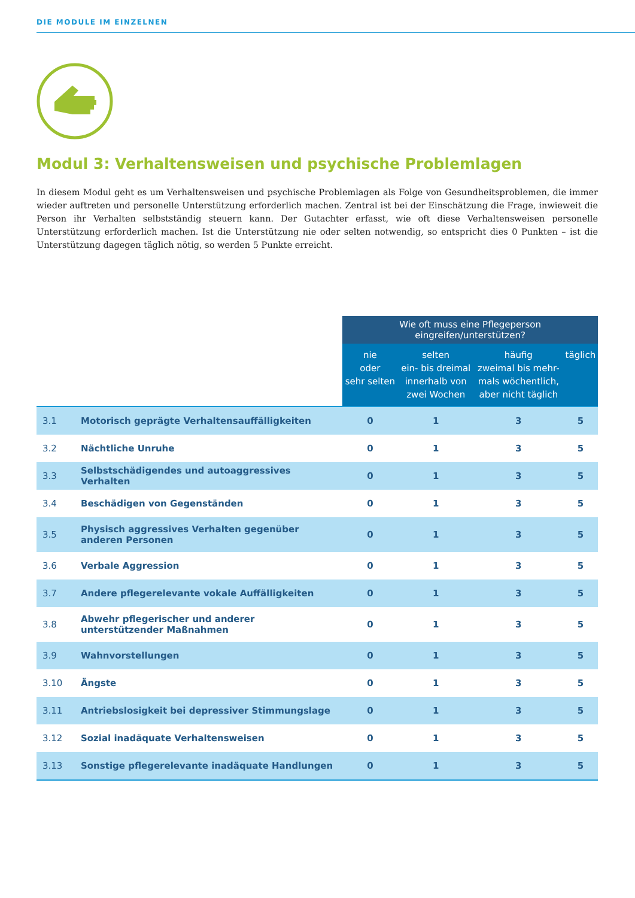DIE MODULE IM EINZELNEN
Modul 3: Verhaltensweisen und psychische Problemlagen
In diesem Modul geht es um Verhaltensweisen und psychische Problemlagen als Folge von Gesundheitsproblemen, die immer wieder auftreten und personelle Unterstützung erforderlich machen. Zentral ist bei der Einschätzung die Frage, inwieweit die Person ihr Verhalten selbstständig steuern kann. Der Gutachter erfasst, wie oft diese Verhaltensweisen personelle Unterstützung erforderlich machen. Ist die Unterstützung nie oder selten notwendig, so entspricht dies 0 Punkten – ist die Unterstützung dagegen täglich nötig, so werden 5 Punkte erreicht.
| | | Wie oft muss eine Pflegeperson eingreifen/unterstützen? | | | |
| --- | --- | --- | --- | --- | --- |
| | | nie oder sehr selten | selten ein- bis dreimal innerhalb von zwei Wochen | häufig zweimal bis mehr- mals wöchentlich, aber nicht täglich | täglich |
| 3.1 | Motorisch geprägte Verhaltensauffälligkeiten | 0 | 1 | 3 | 5 |
| 3.2 | Nächtliche Unruhe | 0 | 1 | 3 | 5 |
| 3.3 | Selbstschädigendes und autoaggressives Verhalten | 0 | 1 | 3 | 5 |
| 3.4 | Beschädigen von Gegenständen | 0 | 1 | 3 | 5 |
| 3.5 | Physisch aggressives Verhalten gegenüber anderen Personen | 0 | 1 | 3 | 5 |
| 3.6 | Verbale Aggression | 0 | 1 | 3 | 5 |
| 3.7 | Andere pflegerelevante vokale Auffälligkeiten | 0 | 1 | 3 | 5 |
| 3.8 | Abwehr pflegerischer und anderer unterstützender Maßnahmen | 0 | 1 | 3 | 5 |
| 3.9 | Wahnvorstellungen | 0 | 1 | 3 | 5 |
| 3.10 | Ängste | 0 | 1 | 3 | 5 |
| 3.11 | Antriebslosigkeit bei depressiver Stimmungslage | 0 | 1 | 3 | 5 |
| 3.12 | Sozial inadäquate Verhaltensweisen | 0 | 1 | 3 | 5 |
| 3.13 | Sonstige pflegerelevante inadäquate Handlungen | 0 | 1 | 3 | 5 |